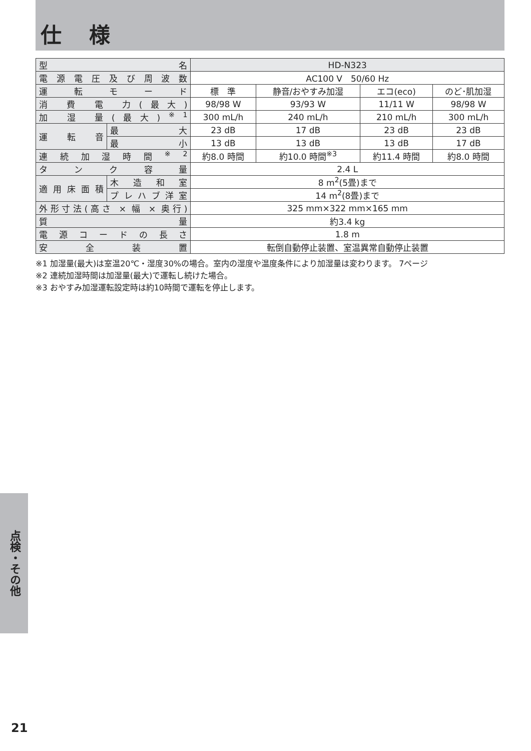仕 様
| 型 名 | | HD-N323 | | | |
| 電源電圧及び周波数 | | AC100 V 50/60 Hz | | | |
| 運 転 モ ー ド | | 標 準 | 静音/おやすみ加湿 | エコ(eco) | のど･肌加湿 |
| 消 費 電 力(最大) | | 98/98 W | 93/93 W | 11/11 W | 98/98 W |
| 加 湿 量(最大)<sup>※1</sup> | | 300 mL/h | 240 mL/h | 210 mL/h | 300 mL/h |
| 運 転 音 | 最 大 | 23 dB | 17 dB | 23 dB | 23 dB |
| | 最 小 | 13 dB | 13 dB | 13 dB | 17 dB |
| 連続加湿時間<sup>※2</sup> | | 約8.0 時間 | 約10.0 時間<sup>※3</sup> | 約11.4 時間 | 約8.0 時間 |
| タ ン ク 容 量 | | 2.4 L | | | |
| 適用床面積 | 木造和室 | 8 m<sup>2</sup>(5畳)まで | | | |
| | プレハブ洋室 | 14 m<sup>2</sup>(8畳)まで | | | |
| 外形寸法(高さ × 幅 × 奥行) | | 325 mm×322 mm×165 mm | | | |
| 質 量 | | 約3.4 kg | | | |
| 電源コードの長さ | | 1.8 m | | | |
| 安 全 装 置 | | 転倒自動停止装置、室温異常自動停止装置 | | | |
※1 加湿量(最大)は室温20℃・湿度30%の場合。室内の湿度や温度条件により加湿量は変わります。 7ページ
※2 連続加湿時間は加湿量(最大)で運転し続けた場合。
※3 おやすみ加湿運転設定時は約10時間で運転を停止します。
点検・その他
21